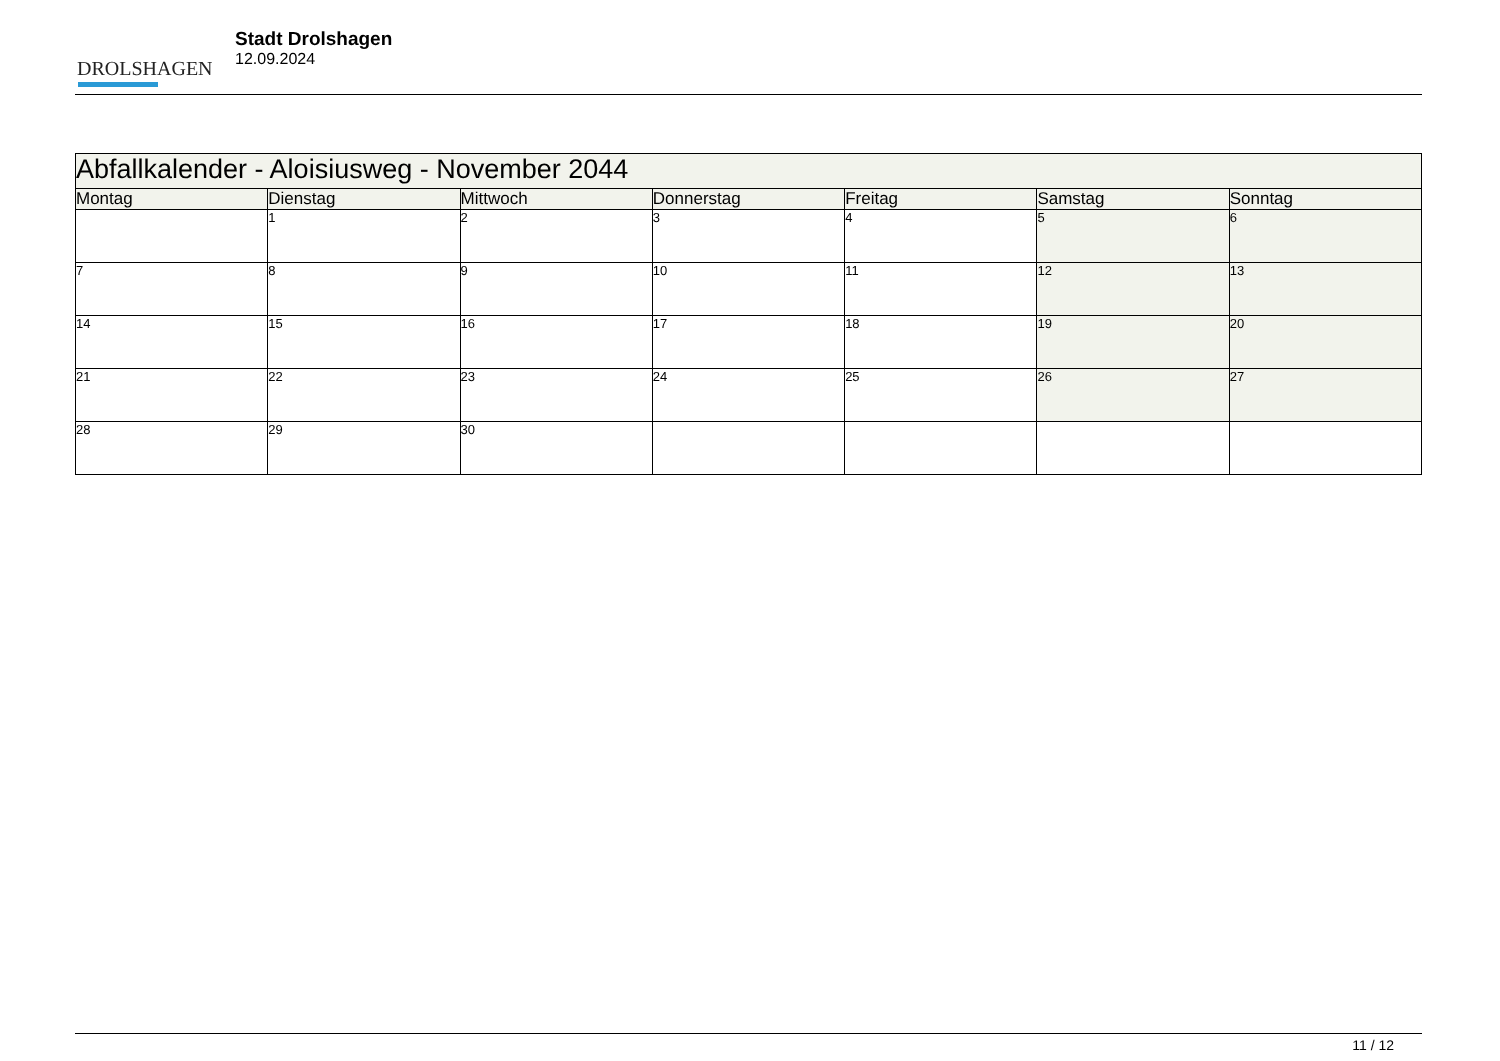DROLSHAGEN
Stadt Drolshagen
12.09.2024
| Abfallkalender - Aloisiusweg - November 2044 | | | | | | |
| --- | --- | --- | --- | --- | --- | --- |
| Montag | Dienstag | Mittwoch | Donnerstag | Freitag | Samstag | Sonntag |
| | 1 | 2 | 3 | 4 | 5 | 6 |
| 7 | 8 | 9 | 10 | 11 | 12 | 13 |
| 14 | 15 | 16 | 17 | 18 | 19 | 20 |
| 21 | 22 | 23 | 24 | 25 | 26 | 27 |
| 28 | 29 | 30 | | | | |
11 / 12